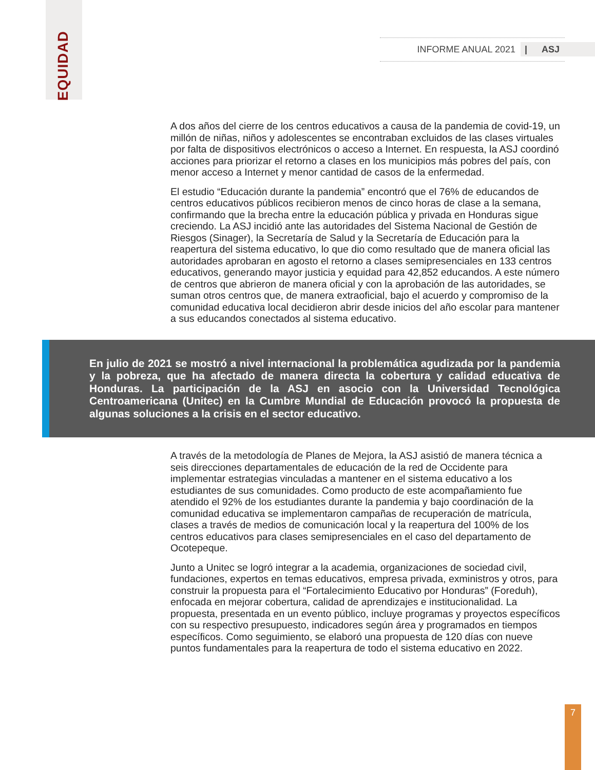EQUIDAD
INFORME ANUAL 2021 | ASJ
A dos años del cierre de los centros educativos a causa de la pandemia de covid-19, un millón de niñas, niños y adolescentes se encontraban excluidos de las clases virtuales por falta de dispositivos electrónicos o acceso a Internet. En respuesta, la ASJ coordinó acciones para priorizar el retorno a clases en los municipios más pobres del país, con menor acceso a Internet y menor cantidad de casos de la enfermedad.
El estudio “Educación durante la pandemia” encontró que el 76% de educandos de centros educativos públicos recibieron menos de cinco horas de clase a la semana, confirmando que la brecha entre la educación pública y privada en Honduras sigue creciendo. La ASJ incidió ante las autoridades del Sistema Nacional de Gestión de Riesgos (Sinager), la Secretaría de Salud y la Secretaría de Educación para la reapertura del sistema educativo, lo que dio como resultado que de manera oficial las autoridades aprobaran en agosto el retorno a clases semipresenciales en 133 centros educativos, generando mayor justicia y equidad para 42,852 educandos. A este número de centros que abrieron de manera oficial y con la aprobación de las autoridades, se suman otros centros que, de manera extraoficial, bajo el acuerdo y compromiso de la comunidad educativa local decidieron abrir desde inicios del año escolar para mantener a sus educandos conectados al sistema educativo.
En julio de 2021 se mostró a nivel internacional la problemática agudizada por la pandemia y la pobreza, que ha afectado de manera directa la cobertura y calidad educativa de Honduras. La participación de la ASJ en asocio con la Universidad Tecnológica Centroamericana (Unitec) en la Cumbre Mundial de Educación provocó la propuesta de algunas soluciones a la crisis en el sector educativo.
A través de la metodología de Planes de Mejora, la ASJ asistió de manera técnica a seis direcciones departamentales de educación de la red de Occidente para implementar estrategias vinculadas a mantener en el sistema educativo a los estudiantes de sus comunidades. Como producto de este acompañamiento fue atendido el 92% de los estudiantes durante la pandemia y bajo coordinación de la comunidad educativa se implementaron campañas de recuperación de matrícula, clases a través de medios de comunicación local y la reapertura del 100% de los centros educativos para clases semipresenciales en el caso del departamento de Ocotepeque.
Junto a Unitec se logró integrar a la academia, organizaciones de sociedad civil, fundaciones, expertos en temas educativos, empresa privada, exministros y otros, para construir la propuesta para el “Fortalecimiento Educativo por Honduras” (Foreduh), enfocada en mejorar cobertura, calidad de aprendizajes e institucionalidad. La propuesta, presentada en un evento público, incluye programas y proyectos específicos con su respectivo presupuesto, indicadores según área y programados en tiempos específicos. Como seguimiento, se elaboró una propuesta de 120 días con nueve puntos fundamentales para la reapertura de todo el sistema educativo en 2022.
7